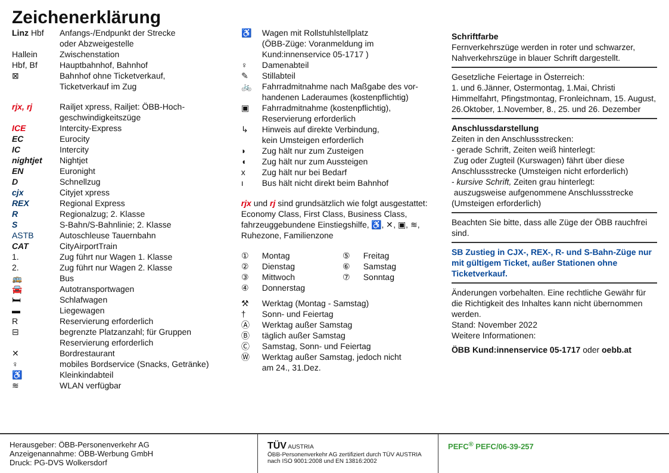Zeichenerklärung
Linz Hbf Anfangs-/Endpunkt der Strecke
oder Abzweigestelle
Hallein Zwischenstation
Hbf, Bf Hauptbahnhof, Bahnhof
⊠ Bahnhof ohne Ticketverkauf,
Ticketverkauf im Zug
rjx, rj Railjet xpress, Railjet: ÖBB-Hoch-
geschwindigkeitszüge
ICE Intercity-Express
EC Eurocity
IC Intercity
nightjet Nightjet
EN Euronight
D Schnellzug
cjx Cityjet xpress
REX Regional Express
R Regionalzug; 2. Klasse
S S-Bahn/S-Bahnlinie; 2. Klasse
ASTB Autoschleuse Tauernbahn
CAT CityAirportTrain
1. Zug führt nur Wagen 1. Klasse
2. Zug führt nur Wagen 2. Klasse
🚌 Bus
🚘 Autotransportwagen
🛏 Schlafwagen
▬ Liegewagen
R Reservierung erforderlich
⊟ begrenzte Platzanzahl; für Gruppen
Reservierung erforderlich
✕ Bordrestaurant
♀ mobiles Bordservice (Snacks, Getränke)
♿ Kleinkindabteil
≋ WLAN verfügbar
♿ Wagen mit Rollstuhlstellplatz
(ÖBB-Züge: Voranmeldung im
Kund:innenservice 05-1717 )
♀ Damenabteil
✎ Stillabteil
🚲 Fahrradmitnahme nach Maßgabe des vor-
handenen Laderaumes (kostenpflichtig)
▣ Fahrradmitnahme (kostenpflichtig),
Reservierung erforderlich
↳ Hinweis auf direkte Verbindung,
kein Umsteigen erforderlich
◗ Zug hält nur zum Zusteigen
◖ Zug hält nur zum Aussteigen
x Zug hält nur bei Bedarf
ı Bus hält nicht direkt beim Bahnhof
rjx und rj sind grundsätzlich wie folgt ausgestattet: Economy Class, First Class, Business Class, fahrzeuggebundene Einstiegshilfe, ♿, ✕, ▣, ≋, Ruhezone, Familienzone
① Montag
② Dienstag
③ Mittwoch
④ Donnerstag
⑤ Freitag
⑥ Samstag
⑦ Sonntag
⚒ Werktag (Montag - Samstag)
† Sonn- und Feiertag
Ⓐ Werktag außer Samstag
Ⓑ täglich außer Samstag
Ⓒ Samstag, Sonn- und Feiertag
Ⓦ Werktag außer Samstag, jedoch nicht
am 24., 31.Dez.
Schriftfarbe
Fernverkehrszüge werden in roter und schwarzer, Nahverkehrszüge in blauer Schrift dargestellt.
Gesetzliche Feiertage in Österreich:
1. und 6.Jänner, Ostermontag, 1.Mai, Christi Himmelfahrt, Pfingstmontag, Fronleichnam, 15. August, 26.Oktober, 1.November, 8., 25. und 26. Dezember
Anschlussdarstellung
Zeiten in den Anschlussstrecken:
- gerade Schrift, Zeiten weiß hinterlegt:
Zug oder Zugteil (Kurswagen) fährt über diese Anschlussstrecke (Umsteigen nicht erforderlich)
- kursive Schrift, Zeiten grau hinterlegt:
auszugsweise aufgenommene Anschlussstrecke (Umsteigen erforderlich)
Beachten Sie bitte, dass alle Züge der ÖBB rauchfrei sind.
SB Zustieg in CJX-, REX-, R- und S-Bahn-Züge nur mit gültigem Ticket, außer Stationen ohne Ticketverkauf.
Änderungen vorbehalten. Eine rechtliche Gewähr für die Richtigkeit des Inhaltes kann nicht übernommen werden.
Stand: November 2022
Weitere Informationen:
ÖBB Kund:innenservice 05-1717 oder oebb.at
Herausgeber: ÖBB-Personenverkehr AG
Anzeigenannahme: ÖBB-Werbung GmbH
Druck: PG-DVS Wolkersdorf
TÜV AUSTRIA
ÖBB-Personenverkehr AG zertifiziert durch TÜV AUSTRIA nach ISO 9001:2008 und EN 13816:2002
PEFC<sup>®</sup> PEFC/06-39-257